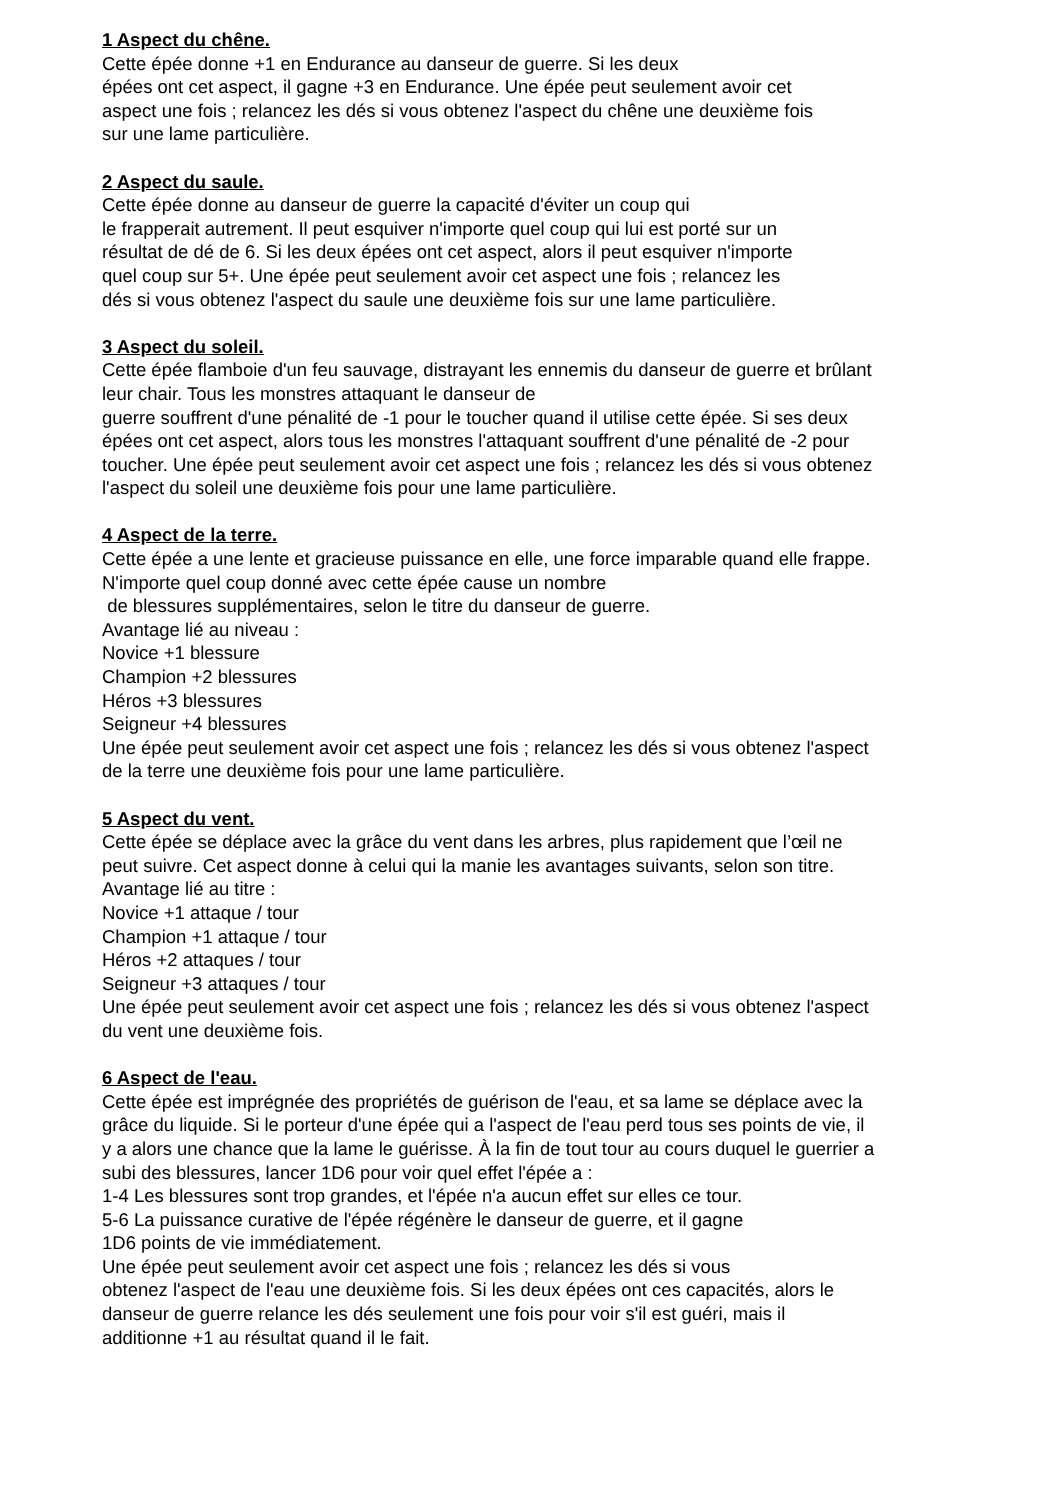1 Aspect du chêne.
Cette épée donne +1 en Endurance au danseur de guerre. Si les deux
épées ont cet aspect, il gagne +3 en Endurance. Une épée peut seulement avoir cet
aspect une fois ; relancez les dés si vous obtenez l'aspect du chêne une deuxième fois
sur une lame particulière.
2 Aspect du saule.
Cette épée donne au danseur de guerre la capacité d'éviter un coup qui
le frapperait autrement. Il peut esquiver n'importe quel coup qui lui est porté sur un
résultat de dé de 6. Si les deux épées ont cet aspect, alors il peut esquiver n'importe
quel coup sur 5+. Une épée peut seulement avoir cet aspect une fois ; relancez les
dés si vous obtenez l'aspect du saule une deuxième fois sur une lame particulière.
3 Aspect du soleil.
Cette épée flamboie d'un feu sauvage, distrayant les ennemis du danseur de guerre et brûlant
leur chair. Tous les monstres attaquant le danseur de
guerre souffrent d'une pénalité de -1 pour le toucher quand il utilise cette épée. Si ses deux
épées ont cet aspect, alors tous les monstres l'attaquant souffrent d'une pénalité de -2 pour
toucher. Une épée peut seulement avoir cet aspect une fois ; relancez les dés si vous obtenez
l'aspect du soleil une deuxième fois pour une lame particulière.
4 Aspect de la terre.
Cette épée a une lente et gracieuse puissance en elle, une force imparable quand elle frappe.
N'importe quel coup donné avec cette épée cause un nombre
de blessures supplémentaires, selon le titre du danseur de guerre.
Avantage lié au niveau :
Novice +1 blessure
Champion +2 blessures
Héros +3 blessures
Seigneur +4 blessures
Une épée peut seulement avoir cet aspect une fois ; relancez les dés si vous obtenez l'aspect
de la terre une deuxième fois pour une lame particulière.
5 Aspect du vent.
Cette épée se déplace avec la grâce du vent dans les arbres, plus rapidement que l’œil ne
peut suivre. Cet aspect donne à celui qui la manie les avantages suivants, selon son titre.
Avantage lié au titre :
Novice +1 attaque / tour
Champion +1 attaque / tour
Héros +2 attaques / tour
Seigneur +3 attaques / tour
Une épée peut seulement avoir cet aspect une fois ; relancez les dés si vous obtenez l'aspect
du vent une deuxième fois.
6 Aspect de l'eau.
Cette épée est imprégnée des propriétés de guérison de l'eau, et sa lame se déplace avec la
grâce du liquide. Si le porteur d'une épée qui a l'aspect de l'eau perd tous ses points de vie, il
y a alors une chance que la lame le guérisse. À la fin de tout tour au cours duquel le guerrier a
subi des blessures, lancer 1D6 pour voir quel effet l'épée a :
1-4 Les blessures sont trop grandes, et l'épée n'a aucun effet sur elles ce tour.
5-6 La puissance curative de l'épée régénère le danseur de guerre, et il gagne
1D6 points de vie immédiatement.
Une épée peut seulement avoir cet aspect une fois ; relancez les dés si vous
obtenez l'aspect de l'eau une deuxième fois. Si les deux épées ont ces capacités, alors le
danseur de guerre relance les dés seulement une fois pour voir s'il est guéri, mais il
additionne +1 au résultat quand il le fait.